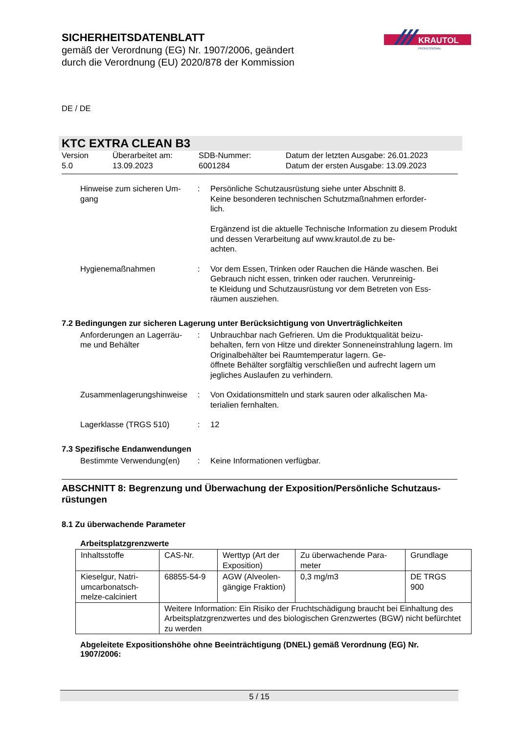SICHERHEITSDATENBLATT
gemäß der Verordnung (EG) Nr. 1907/2006, geändert
durch die Verordnung (EU) 2020/878 der Kommission
KRAUTOL
PROFESSIONAL
DE / DE
KTC EXTRA CLEAN B3
Version
5.0
Überarbeitet am:
13.09.2023
SDB-Nummer:
6001284
Datum der letzten Ausgabe: 26.01.2023
Datum der ersten Ausgabe: 13.09.2023
Hinweise zum sicheren Um-
gang
: Persönliche Schutzausrüstung siehe unter Abschnitt 8.
Keine besonderen technischen Schutzmaßnahmen erforder-
lich.
Ergänzend ist die aktuelle Technische Information zu diesem Produkt und dessen Verarbeitung auf www.krautol.de zu be-
achten.
Hygienemaßnahmen : Vor dem Essen, Trinken oder Rauchen die Hände waschen. Bei Gebrauch nicht essen, trinken oder rauchen. Verunreinig-
te Kleidung und Schutzausrüstung vor dem Betreten von Ess-
räumen ausziehen.
7.2 Bedingungen zur sicheren Lagerung unter Berücksichtigung von Unverträglichkeiten
Anforderungen an Lagerräu-
me und Behälter
: Unbrauchbar nach Gefrieren. Um die Produktqualität beizu-
behalten, fern von Hitze und direkter Sonneneinstrahlung lagern. Im Originalbehälter bei Raumtemperatur lagern. Ge-
öffnete Behälter sorgfältig verschließen und aufrecht lagern um jegliches Auslaufen zu verhindern.
Zusammenlagerungshinweise
: Von Oxidationsmitteln und stark sauren oder alkalischen Ma-
terialien fernhalten.
Lagerklasse (TRGS 510) : 12
7.3 Spezifische Endanwendungen
Bestimmte Verwendung(en) : Keine Informationen verfügbar.
ABSCHNITT 8: Begrenzung und Überwachung der Exposition/Persönliche Schutzaus-
rüstungen
8.1 Zu überwachende Parameter
Arbeitsplatzgrenzwerte
| Inhaltsstoffe | CAS-Nr. | Werttyp (Art der Exposition) | Zu überwachende Para- meter | Grundlage |
| Kieselgur, Natri- umcarbonatsch- melze-calciniert | 68855-54-9 | AGW (Alveolen- gängige Fraktion) | 0,3 mg/m3 | DE TRGS 900 |
| | Weitere Information: Ein Risiko der Fruchtschädigung braucht bei Einhaltung des Arbeitsplatzgrenzwertes und des biologischen Grenzwertes (BGW) nicht befürchtet zu werden | | | |
Abgeleitete Expositionshöhe ohne Beeinträchtigung (DNEL) gemäß Verordnung (EG) Nr. 1907/2006:
5 / 15